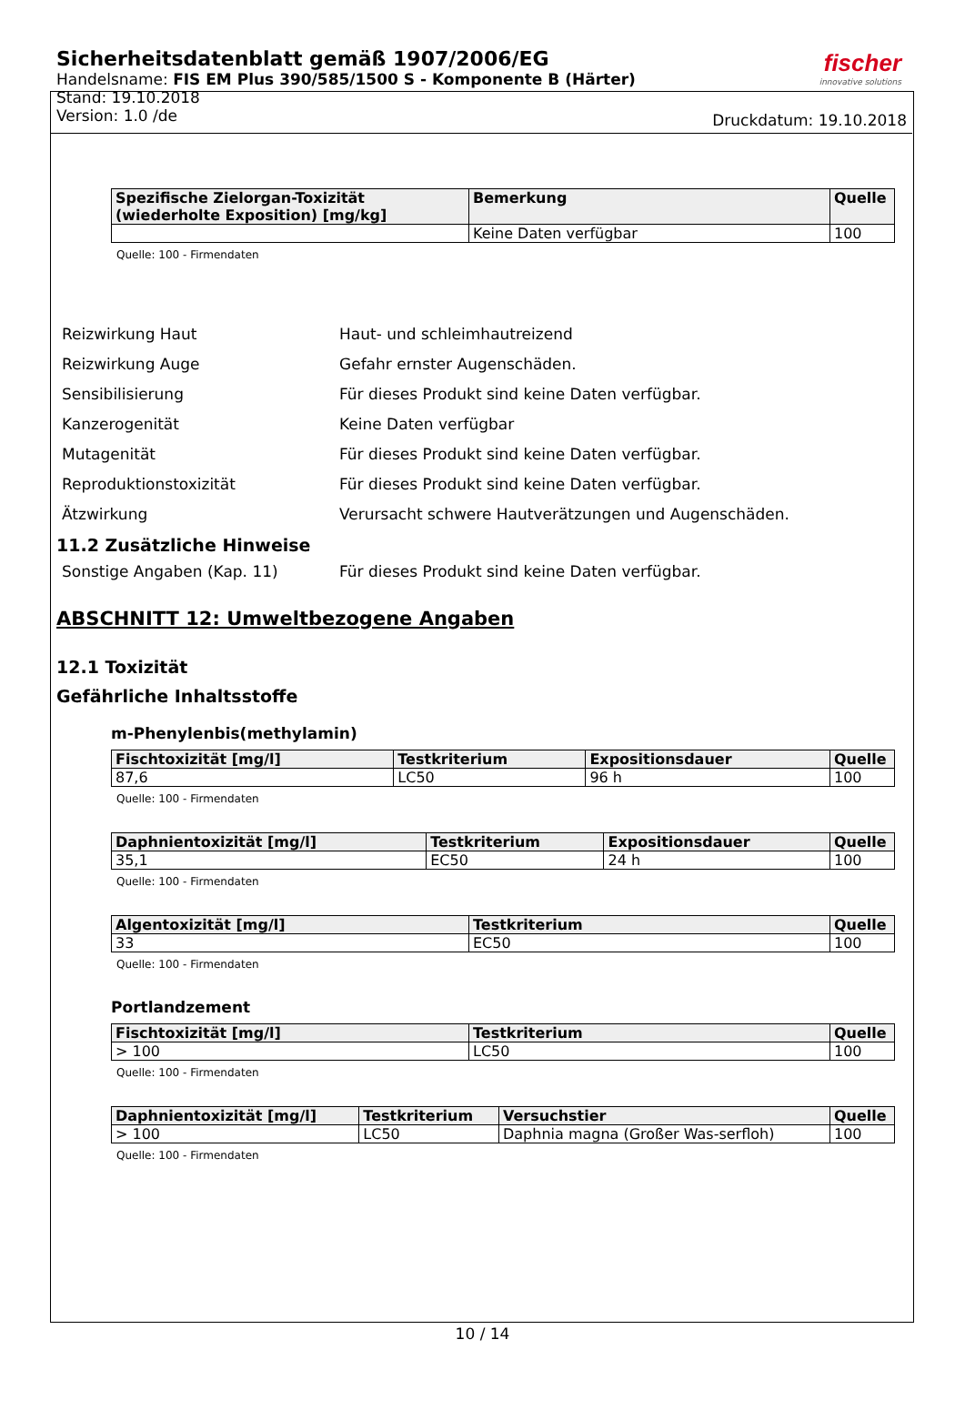Sicherheitsdatenblatt gemäß 1907/2006/EG
Handelsname: FIS EM Plus 390/585/1500 S - Komponente B (Härter)
Stand: 19.10.2018
Version: 1.0 /de
fischer
innovative solutions
Druckdatum: 19.10.2018
| Spezifische Zielorgan-Toxizität (wiederholte Exposition) [mg/kg] | Bemerkung | Quelle |
| --- | --- | --- |
| | Keine Daten verfügbar | 100 |
Quelle: 100 - Firmendaten
Reizwirkung Haut Haut- und schleimhautreizend
Reizwirkung Auge Gefahr ernster Augenschäden.
Sensibilisierung Für dieses Produkt sind keine Daten verfügbar.
Kanzerogenität Keine Daten verfügbar
Mutagenität Für dieses Produkt sind keine Daten verfügbar.
Reproduktionstoxizität Für dieses Produkt sind keine Daten verfügbar.
Ätzwirkung Verursacht schwere Hautverätzungen und Augenschäden.
11.2 Zusätzliche Hinweise
Sonstige Angaben (Kap. 11) Für dieses Produkt sind keine Daten verfügbar.
ABSCHNITT 12: Umweltbezogene Angaben
12.1 Toxizität
Gefährliche Inhaltsstoffe
m-Phenylenbis(methylamin)
| Fischtoxizität [mg/l] | Testkriterium | Expositionsdauer | Quelle |
| --- | --- | --- | --- |
| 87,6 | LC50 | 96 h | 100 |
Quelle: 100 - Firmendaten
| Daphnientoxizität [mg/l] | Testkriterium | Expositionsdauer | Quelle |
| --- | --- | --- | --- |
| 35,1 | EC50 | 24 h | 100 |
Quelle: 100 - Firmendaten
| Algentoxizität [mg/l] | Testkriterium | Quelle |
| --- | --- | --- |
| 33 | EC50 | 100 |
Quelle: 100 - Firmendaten
Portlandzement
| Fischtoxizität [mg/l] | Testkriterium | Quelle |
| --- | --- | --- |
| > 100 | LC50 | 100 |
Quelle: 100 - Firmendaten
| Daphnientoxizität [mg/l] | Testkriterium | Versuchstier | Quelle |
| --- | --- | --- | --- |
| > 100 | LC50 | Daphnia magna (Großer Was-serfloh) | 100 |
Quelle: 100 - Firmendaten
10 / 14